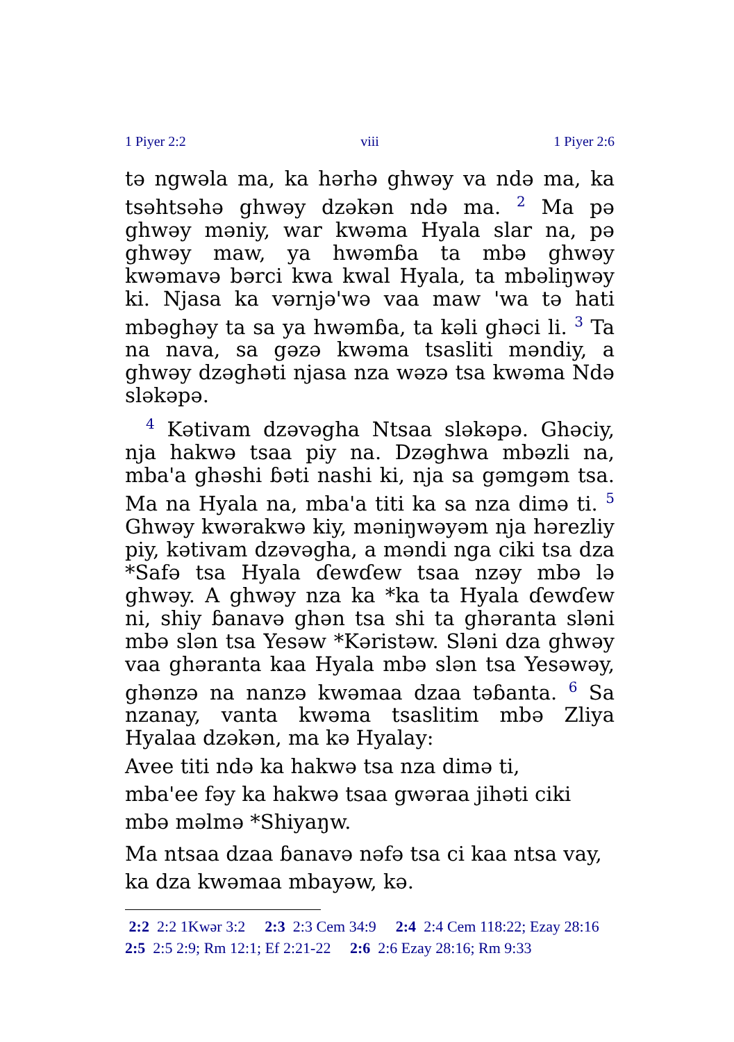1 Piyer 2:2 viii 1 Piyer 2:6
tə ngwəla ma, ka hərhə ghwəy va ndə ma, ka tsəhtsəhə ghwəy dzəkən ndə ma. <sup>2</sup> Ma pə ghwəy məniy, war kwəma Hyala slar na, pə ghwəy maw, ya hwəmɓa ta mbə ghwəy kwəmavə bərci kwa kwal Hyala, ta mbəliŋwəy ki. Njasa ka vərnjə'wə vaa maw 'wa tə hati mbəghəy ta sa ya hwəmɓa, ta kəli ghəci li. <sup>3</sup> Ta na nava, sa gəzə kwəma tsasliti məndiy, a ghwəy dzəghəti njasa nza wəzə tsa kwəma Ndə sləkəpə.
<sup>4</sup> Kətivam dzəvəgha Ntsaa sləkəpə. Ghəciy, nja hakwə tsaa piy na. Dzəghwa mbəzli na, mba'a ghəshi ɓəti nashi ki, nja sa gəmgəm tsa. Ma na Hyala na, mba'a titi ka sa nza dimə ti. <sup>5</sup> Ghwəy kwərakwə kiy, məniŋwəyəm nja hərezliy piy, kətivam dzəvəgha, a məndi nga ciki tsa dza *Safə tsa Hyala ɗewɗew tsaa nzəy mbə lə ghwəy. A ghwəy nza ka *ka ta Hyala ɗewɗew ni, shiy ɓanavə ghən tsa shi ta ghəranta sləni mbə slən tsa Yesəw *Kəristəw. Sləni dza ghwəy vaa ghəranta kaa Hyala mbə slən tsa Yesəwəy, ghənzə na nanzə kwəmaa dzaa təɓanta. <sup>6</sup> Sa nzanay, vanta kwəma tsaslitim mbə Zliya Hyalaa dzəkən, ma kə Hyalay:
Avee titi ndə ka hakwə tsa nza dimə ti,
mba'ee fəy ka hakwə tsaa gwəraa jihəti ciki
mbə məlmə *Shiyaŋw.
Ma ntsaa dzaa ɓanavə nəfə tsa ci kaa ntsa vay,
ka dza kwəmaa mbayəw, kə.
2:2 2:2 1Kwər 3:2 2:3 2:3 Cem 34:9 2:4 2:4 Cem 118:22; Ezay 28:16 2:5 2:5 2:9; Rm 12:1; Ef 2:21-22 2:6 2:6 Ezay 28:16; Rm 9:33